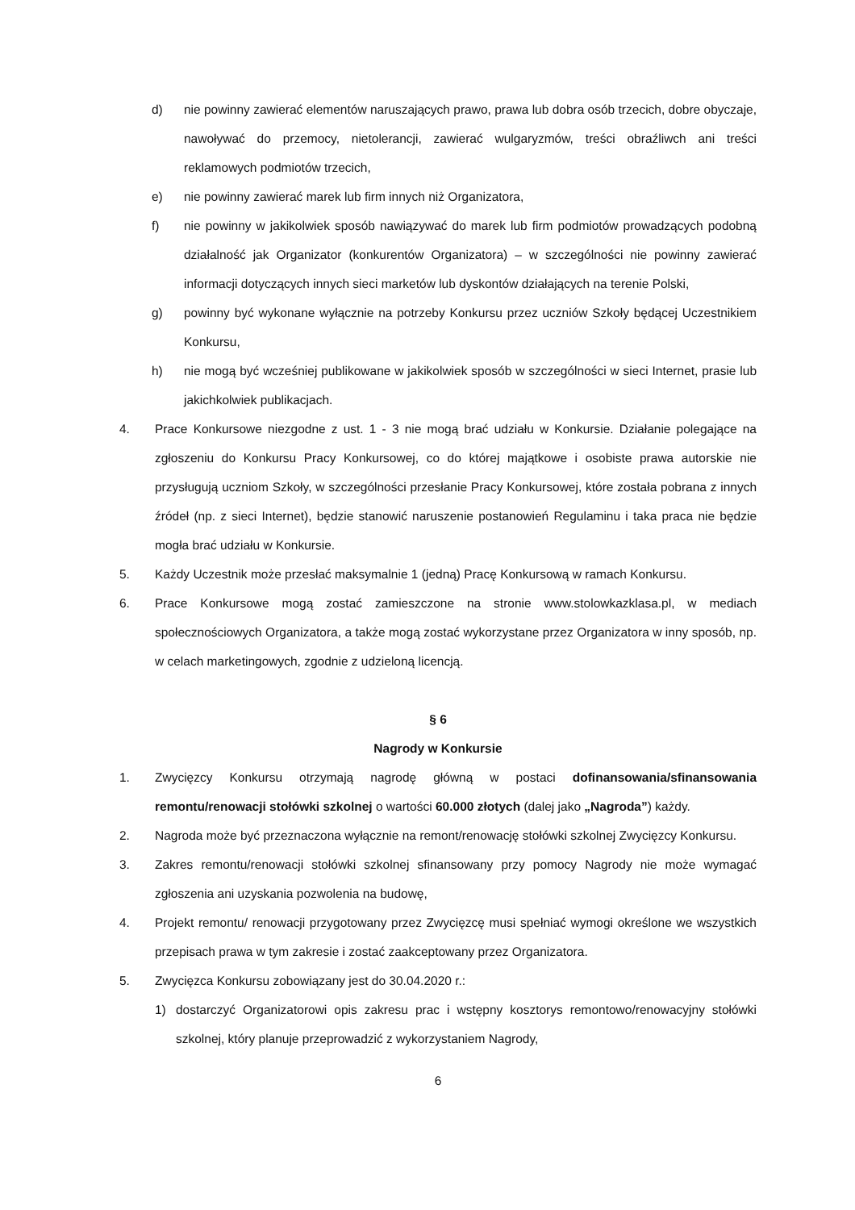d) nie powinny zawierać elementów naruszających prawo, prawa lub dobra osób trzecich, dobre obyczaje, nawoływać do przemocy, nietolerancji, zawierać wulgaryzmów, treści obraźliwch ani treści reklamowych podmiotów trzecich,
e) nie powinny zawierać marek lub firm innych niż Organizatora,
f) nie powinny w jakikolwiek sposób nawiązywać do marek lub firm podmiotów prowadzących podobną działalność jak Organizator (konkurentów Organizatora) – w szczególności nie powinny zawierać informacji dotyczących innych sieci marketów lub dyskontów działających na terenie Polski,
g) powinny być wykonane wyłącznie na potrzeby Konkursu przez uczniów Szkoły będącej Uczestnikiem Konkursu,
h) nie mogą być wcześniej publikowane w jakikolwiek sposób w szczególności w sieci Internet, prasie lub jakichkolwiek publikacjach.
4. Prace Konkursowe niezgodne z ust. 1 - 3 nie mogą brać udziału w Konkursie. Działanie polegające na zgłoszeniu do Konkursu Pracy Konkursowej, co do której majątkowe i osobiste prawa autorskie nie przysługują uczniom Szkoły, w szczególności przesłanie Pracy Konkursowej, które została pobrana z innych źródeł (np. z sieci Internet), będzie stanowić naruszenie postanowień Regulaminu i taka praca nie będzie mogła brać udziału w Konkursie.
5. Każdy Uczestnik może przesłać maksymalnie 1 (jedną) Pracę Konkursową w ramach Konkursu.
6. Prace Konkursowe mogą zostać zamieszczone na stronie www.stolowkazklasa.pl, w mediach społecznościowych Organizatora, a także mogą zostać wykorzystane przez Organizatora w inny sposób, np. w celach marketingowych, zgodnie z udzieloną licencją.
§ 6
Nagrody w Konkursie
1. Zwycięzcy Konkursu otrzymają nagrodę główną w postaci dofinansowania/sfinansowania remontu/renowacji stołówki szkolnej o wartości 60.000 złotych (dalej jako „Nagroda”) każdy.
2. Nagroda może być przeznaczona wyłącznie na remont/renowację stołówki szkolnej Zwycięzcy Konkursu.
3. Zakres remontu/renowacji stołówki szkolnej sfinansowany przy pomocy Nagrody nie może wymagać zgłoszenia ani uzyskania pozwolenia na budowę,
4. Projekt remontu/ renowacji przygotowany przez Zwycięzcę musi spełniać wymogi określone we wszystkich przepisach prawa w tym zakresie i zostać zaakceptowany przez Organizatora.
5. Zwycięzca Konkursu zobowiązany jest do 30.04.2020 r.:
1) dostarczyć Organizatorowi opis zakresu prac i wstępny kosztorys remontowo/renowacyjny stołówki szkolnej, który planuje przeprowadzić z wykorzystaniem Nagrody,
6